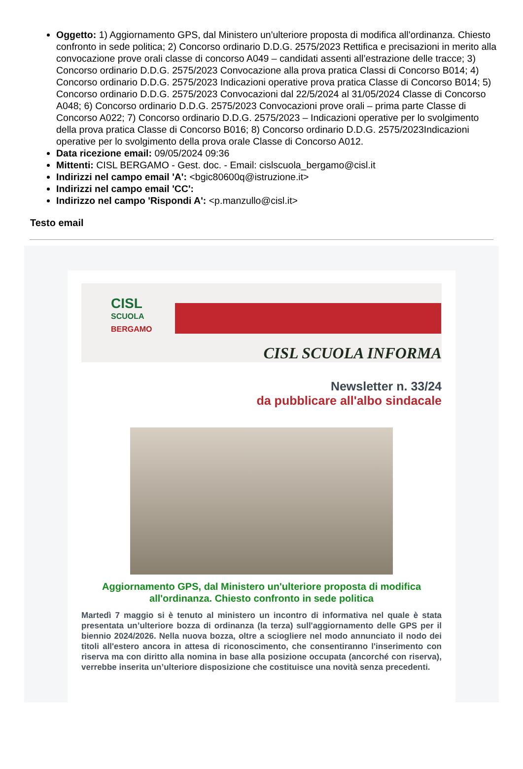Oggetto: 1) Aggiornamento GPS, dal Ministero un'ulteriore proposta di modifica all'ordinanza. Chiesto confronto in sede politica; 2) Concorso ordinario D.D.G. 2575/2023 Rettifica e precisazioni in merito alla convocazione prove orali classe di concorso A049 – candidati assenti all’estrazione delle tracce; 3) Concorso ordinario D.D.G. 2575/2023 Convocazione alla prova pratica Classi di Concorso B014; 4) Concorso ordinario D.D.G. 2575/2023 Indicazioni operative prova pratica Classe di Concorso B014; 5) Concorso ordinario D.D.G. 2575/2023 Convocazioni dal 22/5/2024 al 31/05/2024 Classe di Concorso A048; 6) Concorso ordinario D.D.G. 2575/2023 Convocazioni prove orali – prima parte Classe di Concorso A022; 7) Concorso ordinario D.D.G. 2575/2023 – Indicazioni operative per lo svolgimento della prova pratica Classe di Concorso B016; 8) Concorso ordinario D.D.G. 2575/2023Indicazioni operative per lo svolgimento della prova orale Classe di Concorso A012.
Data ricezione email: 09/05/2024 09:36
Mittenti: CISL BERGAMO - Gest. doc. - Email: cislscuola_bergamo@cisl.it
Indirizzi nel campo email 'A': <bgic80600q@istruzione.it>
Indirizzi nel campo email 'CC':
Indirizzo nel campo 'Rispondi A': <p.manzullo@cisl.it>
Testo email
CISL
SCUOLA
BERGAMO
CISL SCUOLA INFORMA
Newsletter n. 33/24
da pubblicare all'albo sindacale
Aggiornamento GPS, dal Ministero un'ulteriore proposta di modifica all'ordinanza. Chiesto confronto in sede politica
Martedì 7 maggio si è tenuto al ministero un incontro di informativa nel quale è stata presentata un’ulteriore bozza di ordinanza (la terza) sull'aggiornamento delle GPS per il biennio 2024/2026. Nella nuova bozza, oltre a sciogliere nel modo annunciato il nodo dei titoli all'estero ancora in attesa di riconoscimento, che consentiranno l'inserimento con riserva ma con diritto alla nomina in base alla posizione occupata (ancorché con riserva), verrebbe inserita un’ulteriore disposizione che costituisce una novità senza precedenti.